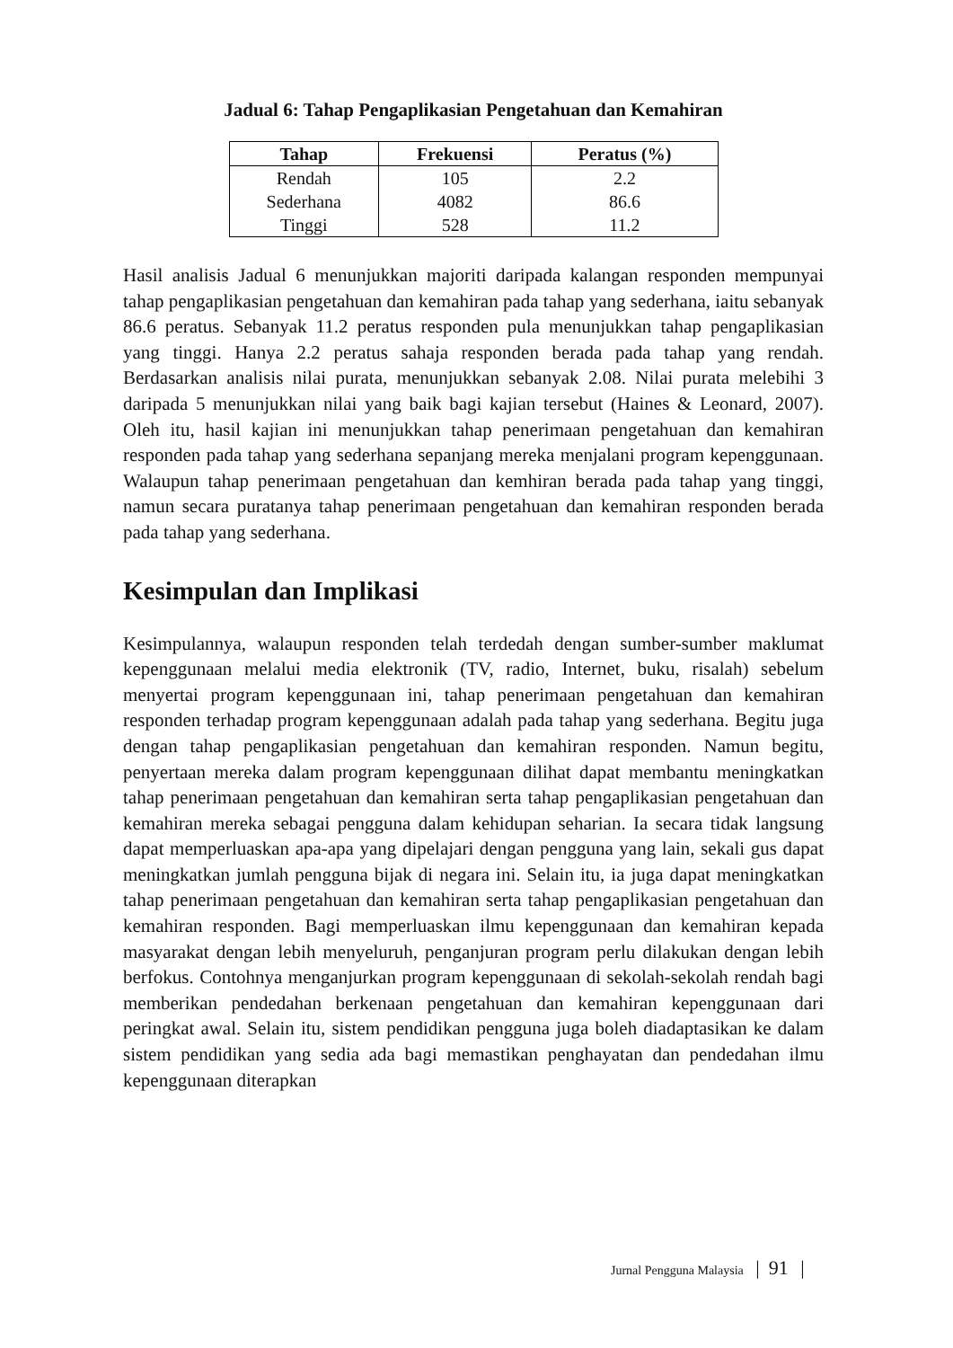Jadual 6: Tahap Pengaplikasian Pengetahuan dan Kemahiran
| Tahap | Frekuensi | Peratus (%) |
| --- | --- | --- |
| Rendah | 105 | 2.2 |
| Sederhana | 4082 | 86.6 |
| Tinggi | 528 | 11.2 |
Hasil analisis Jadual 6 menunjukkan majoriti daripada kalangan responden mempunyai tahap pengaplikasian pengetahuan dan kemahiran pada tahap yang sederhana, iaitu sebanyak 86.6 peratus. Sebanyak 11.2 peratus responden pula menunjukkan tahap pengaplikasian yang tinggi. Hanya 2.2 peratus sahaja responden berada pada tahap yang rendah. Berdasarkan analisis nilai purata, menunjukkan sebanyak 2.08. Nilai purata melebihi 3 daripada 5 menunjukkan nilai yang baik bagi kajian tersebut (Haines & Leonard, 2007). Oleh itu, hasil kajian ini menunjukkan tahap penerimaan pengetahuan dan kemahiran responden pada tahap yang sederhana sepanjang mereka menjalani program kepenggunaan. Walaupun tahap penerimaan pengetahuan dan kemhiran berada pada tahap yang tinggi, namun secara puratanya tahap penerimaan pengetahuan dan kemahiran responden berada pada tahap yang sederhana.
Kesimpulan dan Implikasi
Kesimpulannya, walaupun responden telah terdedah dengan sumber-sumber maklumat kepenggunaan melalui media elektronik (TV, radio, Internet, buku, risalah) sebelum menyertai program kepenggunaan ini, tahap penerimaan pengetahuan dan kemahiran responden terhadap program kepenggunaan adalah pada tahap yang sederhana. Begitu juga dengan tahap pengaplikasian pengetahuan dan kemahiran responden. Namun begitu, penyertaan mereka dalam program kepenggunaan dilihat dapat membantu meningkatkan tahap penerimaan pengetahuan dan kemahiran serta tahap pengaplikasian pengetahuan dan kemahiran mereka sebagai pengguna dalam kehidupan seharian. Ia secara tidak langsung dapat memperluaskan apa-apa yang dipelajari dengan pengguna yang lain, sekali gus dapat meningkatkan jumlah pengguna bijak di negara ini. Selain itu, ia juga dapat meningkatkan tahap penerimaan pengetahuan dan kemahiran serta tahap pengaplikasian pengetahuan dan kemahiran responden. Bagi memperluaskan ilmu kepenggunaan dan kemahiran kepada masyarakat dengan lebih menyeluruh, penganjuran program perlu dilakukan dengan lebih berfokus. Contohnya menganjurkan program kepenggunaan di sekolah-sekolah rendah bagi memberikan pendedahan berkenaan pengetahuan dan kemahiran kepenggunaan dari peringkat awal. Selain itu, sistem pendidikan pengguna juga boleh diadaptasikan ke dalam sistem pendidikan yang sedia ada bagi memastikan penghayatan dan pendedahan ilmu kepenggunaan diterapkan
Jurnal Pengguna Malaysia | 91 |